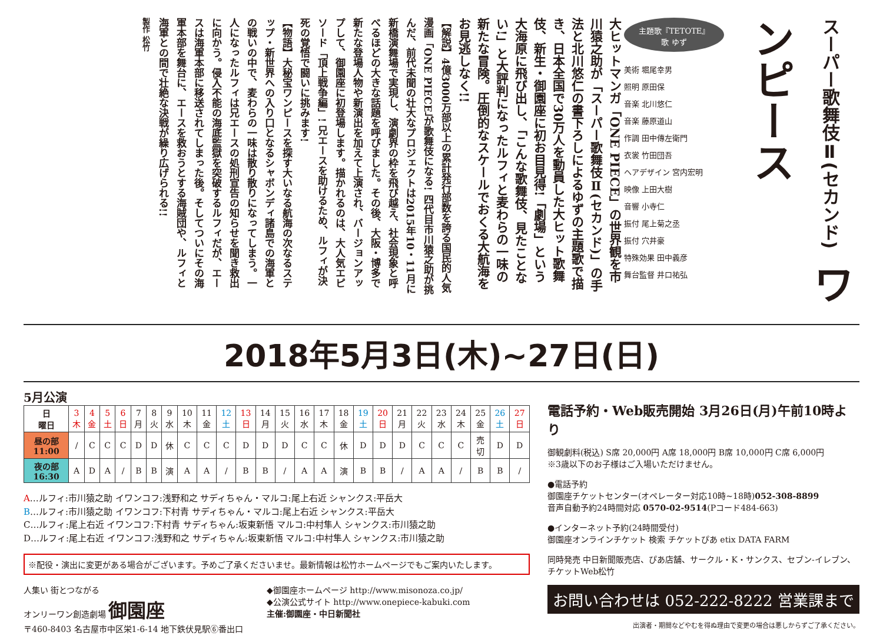スーパー歌舞伎Ⅱ(セカンド) ワンピース
主題歌『TETOTE』
歌 ゆず
美術 堀尾幸男
照明 原田保
音楽 北川悠仁
音楽 藤原道山
作調 田中傳左衛門
衣裳 竹田団吾
ヘアデザイン 宮内宏明
映像 上田大樹
音響 小寺仁
振付 尾上菊之丞
振付 穴井豪
特殊効果 田中義彦
舞台監督 井口祐弘
大ヒットマンガ「ONE PIECE」の世界観を市川猿之助が「スーパー歌舞伎Ⅱ(セカンド)」の手法と北川悠仁の書下ろしによるゆずの主題歌で描き、日本全国で30万人を動員した大ヒット歌舞伎、新生・御園座に初お目見得!「劇場」という大海原に飛び出し、「こんな歌舞伎、見たことない!」と大評判になったルフィと麦わらの一味の新たな冒険。圧倒的なスケールでおくる大航海をお見逃しなく!!
【解説】4億3000万部以上の累計発行部数を誇る国民的人気漫画「ONE PIECE」が歌舞伎になる! 四代目市川猿之助が挑んだ、前代未聞の壮大なプロジェクトは2015年10・11月に新橋演舞場で実現し、演劇界の枠を飛び越え、社会現象と呼べるほどの大きな話題を呼びました。その後、大阪・博多で新たな登場人物や新演出を加えて上演され、バージョンアップして、御園座に初登場します。描かれるのは、大人気エピソード「頂上戦争編」! 兄エースを助けるため、ルフィが決死の覚悟で闘いに挑みます!
【物語】大秘宝ワンピースを探す大いなる航海の次なるステップ・新世界への入り口となるシャボンディ諸島での海軍との戦いの中で、麦わらの一味は散り散りになってしまう。一人になったルフィは兄エースの処刑宣告の知らせを聞き救出に向かう。侵入不能の海底監獄を突破するルフィだが、エースは海軍本部に移送されてしまった後。そしてついにその海軍本部を舞台に、エースを救おうとする海賊団や、ルフィと海軍との間で壮絶な決戦が繰り広げられる!!
製作 松竹
2018年5月3日(木)~27日(日)
5月公演
| 日 曜日 | 3木 | 4金 | 5土 | 6日 | 7月 | 8火 | 9水 | 10木 | 11金 | 12土 | 13日 | 14月 | 15火 | 16水 | 17木 | 18金 | 19土 | 20日 | 21月 | 22火 | 23水 | 24木 | 25金 | 26土 | 27日 |
| 昼の部11:00 | / | C | C | C | D | D | 休 | C | C | C | D | D | D | C | C | 休 | D | D | D | C | C | C | 売切 | D | D |
| 夜の部16:30 | A | D | A | / | B | B | 演 | A | A | / | B | B | / | A | A | 演 | B | B | / | A | A | / | B | B | / |
A…ルフィ:市川猿之助 イワンコフ:浅野和之 サディちゃん・マルコ:尾上右近 シャンクス:平岳大
B…ルフィ:市川猿之助 イワンコフ:下村青 サディちゃん・マルコ:尾上右近 シャンクス:平岳大
C…ルフィ:尾上右近 イワンコフ:下村青 サディちゃん:坂東新悟 マルコ:中村隼人 シャンクス:市川猿之助
D…ルフィ:尾上右近 イワンコフ:浅野和之 サディちゃん:坂東新悟 マルコ:中村隼人 シャンクス:市川猿之助
※配役・演出に変更がある場合がございます。予めご了承くださいませ。最新情報は松竹ホームページでもご案内いたします。
人集い 街とつながる
オンリーワン創造劇場 御園座
〒460-8403 名古屋市中区栄1-6-14 地下鉄伏見駅⑥番出口
◆御園座ホームページ http://www.misonoza.co.jp/
◆公演公式サイト http://www.onepiece-kabuki.com
主催:御園座・中日新聞社
電話予約・Web販売開始 3月26日(月)午前10時より
御観劇料(税込) S席 20,000円 A席 18,000円 B席 10,000円 C席 6,000円
※3歳以下のお子様はご入場いただけません。
●電話予約
御園座チケットセンター(オペレーター対応10時~18時)052-308-8899
音声自動予約24時間対応 0570-02-9514(Pコード484-663)
●インターネット予約(24時間受付)
御園座オンラインチケット 検索 チケットぴあ etix DATA FARM
同時発売 中日新聞販売店、ぴあ店舗、サークル・K・サンクス、セブン-イレブン、チケットWeb松竹
お問い合わせは 052-222-8222 営業課まで
出演者・期間などやむを得ぬ理由で変更の場合は悪しからずご了承ください。